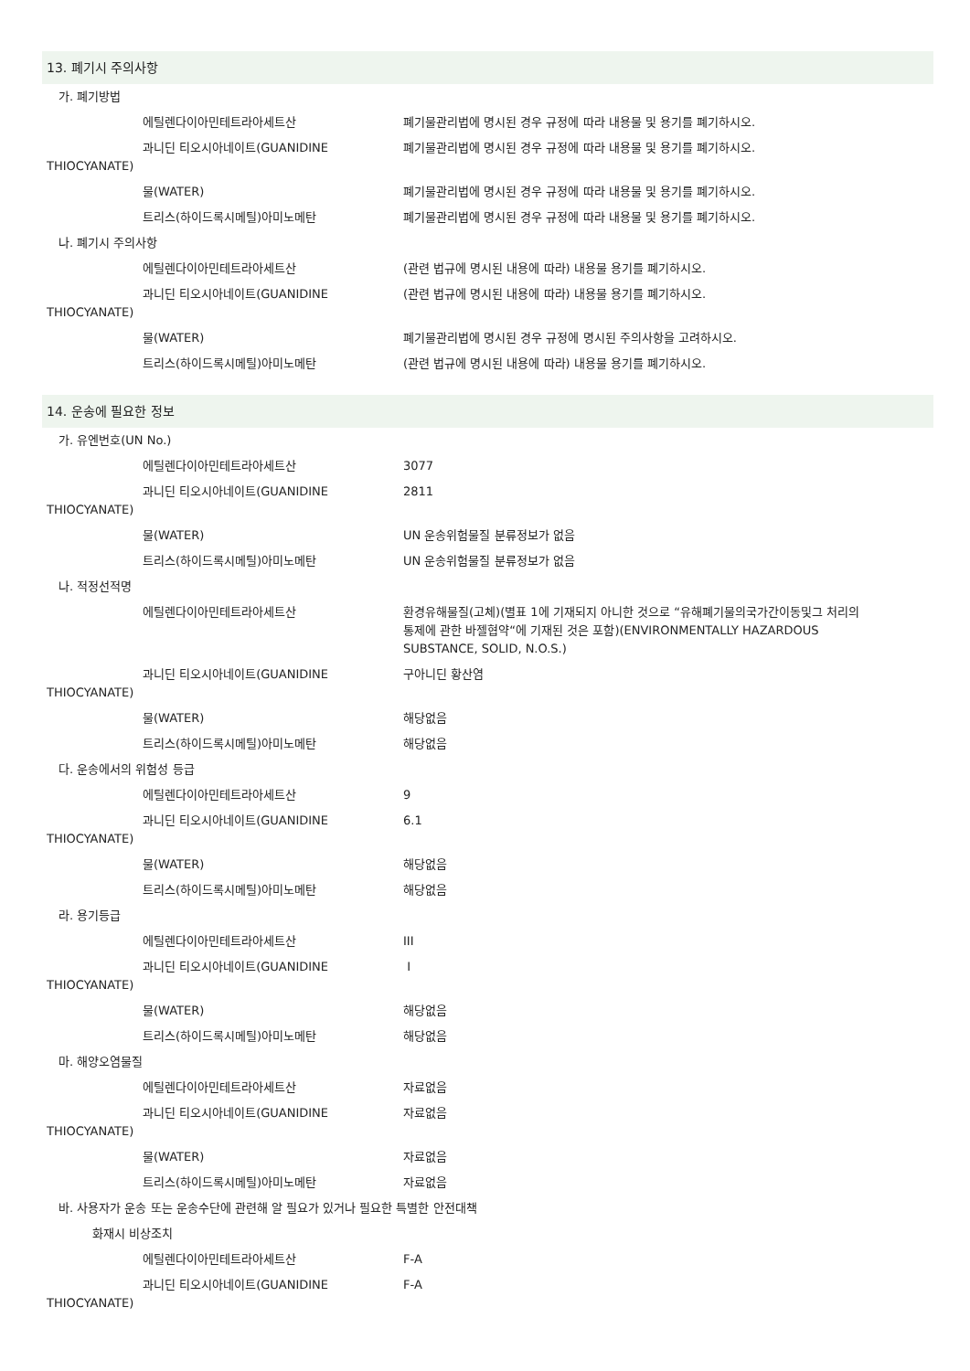13. 폐기시 주의사항
가. 폐기방법
에틸렌다이아민테트라아세트산 폐기물관리법에 명시된 경우 규정에 따라 내용물 및 용기를 폐기하시오.
과니딘 티오시아네이트(GUANIDINE 폐기물관리법에 명시된 경우 규정에 따라 내용물 및 용기를 폐기하시오.
THIOCYANATE)
물(WATER) 폐기물관리법에 명시된 경우 규정에 따라 내용물 및 용기를 폐기하시오.
트리스(하이드록시메틸)아미노메탄 폐기물관리법에 명시된 경우 규정에 따라 내용물 및 용기를 폐기하시오.
나. 폐기시 주의사항
에틸렌다이아민테트라아세트산 (관련 법규에 명시된 내용에 따라) 내용물 용기를 폐기하시오.
과니딘 티오시아네이트(GUANIDINE (관련 법규에 명시된 내용에 따라) 내용물 용기를 폐기하시오.
THIOCYANATE)
물(WATER) 폐기물관리법에 명시된 경우 규정에 명시된 주의사항을 고려하시오.
트리스(하이드록시메틸)아미노메탄 (관련 법규에 명시된 내용에 따라) 내용물 용기를 폐기하시오.
14. 운송에 필요한 정보
가. 유엔번호(UN No.)
에틸렌다이아민테트라아세트산 3077
과니딘 티오시아네이트(GUANIDINE 2811
THIOCYANATE)
물(WATER) UN 운송위험물질 분류정보가 없음
트리스(하이드록시메틸)아미노메탄 UN 운송위험물질 분류정보가 없음
나. 적정선적명
에틸렌다이아민테트라아세트산 환경유해물질(고체)(별표 1에 기재되지 아니한 것으로 “유해폐기물의국가간이동및그 처리의통제에 관한 바젤협약“에 기재된 것은 포함)(ENVIRONMENTALLY HAZARDOUS SUBSTANCE, SOLID, N.O.S.)
과니딘 티오시아네이트(GUANIDINE 구아니딘 황산염
THIOCYANATE)
물(WATER) 해당없음
트리스(하이드록시메틸)아미노메탄 해당없음
다. 운송에서의 위험성 등급
에틸렌다이아민테트라아세트산 9
과니딘 티오시아네이트(GUANIDINE 6.1
THIOCYANATE)
물(WATER) 해당없음
트리스(하이드록시메틸)아미노메탄 해당없음
라. 용기등급
에틸렌다이아민테트라아세트산 III
과니딘 티오시아네이트(GUANIDINE I
THIOCYANATE)
물(WATER) 해당없음
트리스(하이드록시메틸)아미노메탄 해당없음
마. 해양오염물질
에틸렌다이아민테트라아세트산 자료없음
과니딘 티오시아네이트(GUANIDINE 자료없음
THIOCYANATE)
물(WATER) 자료없음
트리스(하이드록시메틸)아미노메탄 자료없음
바. 사용자가 운송 또는 운송수단에 관련해 알 필요가 있거나 필요한 특별한 안전대책
화재시 비상조치
에틸렌다이아민테트라아세트산 F-A
과니딘 티오시아네이트(GUANIDINE F-A
THIOCYANATE)